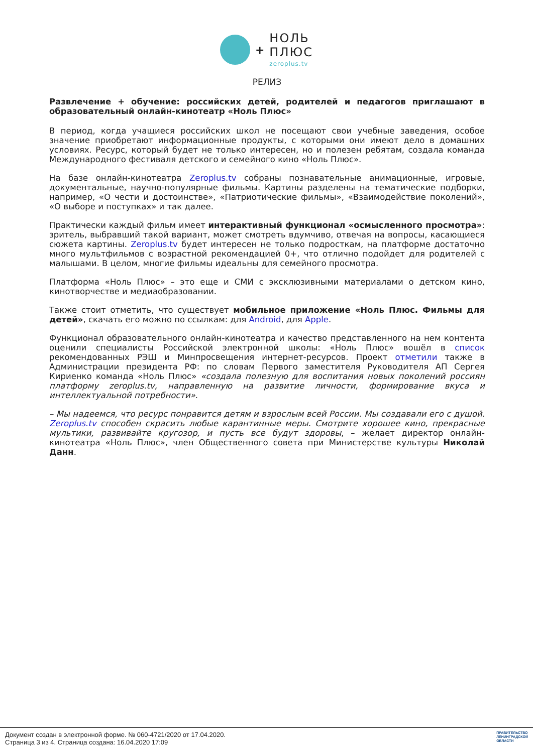+
НОЛЬ
ПЛЮС
zeroplus.tv
РЕЛИЗ
Развлечение + обучение: российских детей, родителей и педагогов приглашают в образовательный онлайн-кинотеатр «Ноль Плюс»
В период, когда учащиеся российских школ не посещают свои учебные заведения, особое значение приобретают информационные продукты, с которыми они имеют дело в домашних условиях. Ресурс, который будет не только интересен, но и полезен ребятам, создала команда Международного фестиваля детского и семейного кино «Ноль Плюс».
На базе онлайн-кинотеатра Zeroplus.tv собраны познавательные анимационные, игровые, документальные, научно-популярные фильмы. Картины разделены на тематические подборки, например, «О чести и достоинстве», «Патриотические фильмы», «Взаимодействие поколений», «О выборе и поступках» и так далее.
Практически каждый фильм имеет интерактивный функционал «осмысленного просмотра»: зритель, выбравший такой вариант, может смотреть вдумчиво, отвечая на вопросы, касающиеся сюжета картины. Zeroplus.tv будет интересен не только подросткам, на платформе достаточно много мультфильмов с возрастной рекомендацией 0+, что отлично подойдет для родителей с малышами. В целом, многие фильмы идеальны для семейного просмотра.
Платформа «Ноль Плюс» – это еще и СМИ с эксклюзивными материалами о детском кино, кинотворчестве и медиаобразовании.
Также стоит отметить, что существует мобильное приложение «Ноль Плюс. Фильмы для детей», скачать его можно по ссылкам: для Android, для Apple.
Функционал образовательного онлайн-кинотеатра и качество представленного на нем контента оценили специалисты Российской электронной школы: «Ноль Плюс» вошёл в список рекомендованных РЭШ и Минпросвещения интернет-ресурсов. Проект отметили также в Администрации президента РФ: по словам Первого заместителя Руководителя АП Сергея Кириенко команда «Ноль Плюс» «создала полезную для воспитания новых поколений россиян платформу zeroplus.tv, направленную на развитие личности, формирование вкуса и интеллектуальной потребности».
– Мы надеемся, что ресурс понравится детям и взрослым всей России. Мы создавали его с душой. Zeroplus.tv способен скрасить любые карантинные меры. Смотрите хорошее кино, прекрасные мультики, развивайте кругозор, и пусть все будут здоровы, – желает директор онлайн-кинотеатра «Ноль Плюс», член Общественного совета при Министерстве культуры Николай Данн.
Документ создан в электронной форме. № 060-4721/2020 от 17.04.2020.
Страница 3 из 4. Страница создана: 16.04.2020 17:09
ПРАВИТЕЛЬСТВО
ЛЕНИНГРАДСКОЙ
ОБЛАСТИ